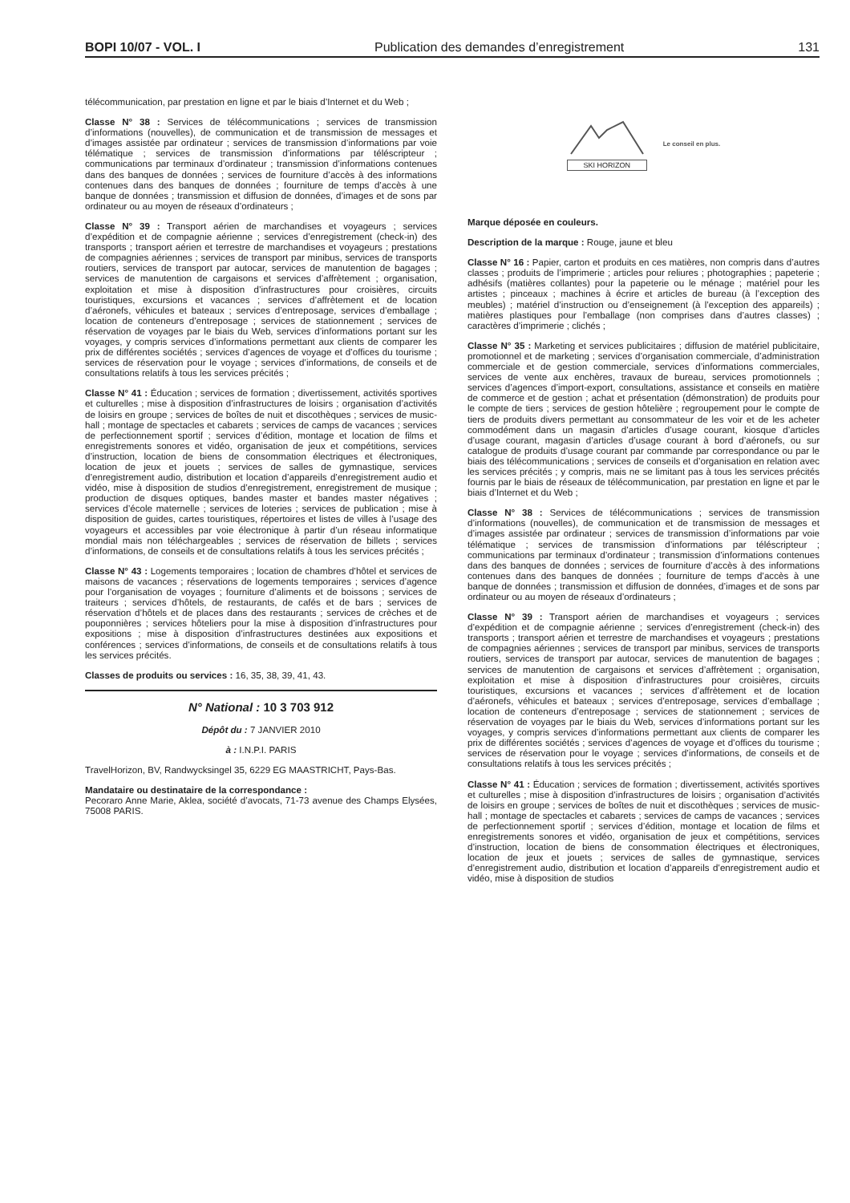BOPI 10/07 - VOL. I Publication des demandes d’enregistrement 131
télécommunication, par prestation en ligne et par le biais d’Internet et du Web ;
Classe N° 38 : Services de télécommunications ; services de transmission d’informations (nouvelles), de communication et de transmission de messages et d’images assistée par ordinateur ; services de transmission d’informations par voie télématique ; services de transmission d’informations par téléscripteur ; communications par terminaux d’ordinateur ; transmission d’informations contenues dans des banques de données ; services de fourniture d’accès à des informations contenues dans des banques de données ; fourniture de temps d’accès à une banque de données ; transmission et diffusion de données, d’images et de sons par ordinateur ou au moyen de réseaux d’ordinateurs ;
Classe N° 39 : Transport aérien de marchandises et voyageurs ; services d’expédition et de compagnie aérienne ; services d’enregistrement (check-in) des transports ; transport aérien et terrestre de marchandises et voyageurs ; prestations de compagnies aériennes ; services de transport par minibus, services de transports routiers, services de transport par autocar, services de manutention de bagages ; services de manutention de cargaisons et services d’affrètement ; organisation, exploitation et mise à disposition d’infrastructures pour croisières, circuits touristiques, excursions et vacances ; services d’affrètement et de location d’aéronefs, véhicules et bateaux ; services d’entreposage, services d’emballage ; location de conteneurs d’entreposage ; services de stationnement ; services de réservation de voyages par le biais du Web, services d’informations portant sur les voyages, y compris services d’informations permettant aux clients de comparer les prix de différentes sociétés ; services d’agences de voyage et d’offices du tourisme ; services de réservation pour le voyage ; services d’informations, de conseils et de consultations relatifs à tous les services précités ;
Classe N° 41 : Éducation ; services de formation ; divertissement, activités sportives et culturelles ; mise à disposition d’infrastructures de loisirs ; organisation d’activités de loisirs en groupe ; services de boîtes de nuit et discothèques ; services de music-hall ; montage de spectacles et cabarets ; services de camps de vacances ; services de perfectionnement sportif ; services d’édition, montage et location de films et enregistrements sonores et vidéo, organisation de jeux et compétitions, services d’instruction, location de biens de consommation électriques et électroniques, location de jeux et jouets ; services de salles de gymnastique, services d’enregistrement audio, distribution et location d’appareils d’enregistrement audio et vidéo, mise à disposition de studios d’enregistrement, enregistrement de musique ; production de disques optiques, bandes master et bandes master négatives ; services d’école maternelle ; services de loteries ; services de publication ; mise à disposition de guides, cartes touristiques, répertoires et listes de villes à l’usage des voyageurs et accessibles par voie électronique à partir d’un réseau informatique mondial mais non téléchargeables ; services de réservation de billets ; services d’informations, de conseils et de consultations relatifs à tous les services précités ;
Classe N° 43 : Logements temporaires ; location de chambres d’hôtel et services de maisons de vacances ; réservations de logements temporaires ; services d’agence pour l’organisation de voyages ; fourniture d’aliments et de boissons ; services de traiteurs ; services d’hôtels, de restaurants, de cafés et de bars ; services de réservation d’hôtels et de places dans des restaurants ; services de crèches et de pouponnières ; services hôteliers pour la mise à disposition d’infrastructures pour expositions ; mise à disposition d’infrastructures destinées aux expositions et conférences ; services d’informations, de conseils et de consultations relatifs à tous les services précités.
Classes de produits ou services : 16, 35, 38, 39, 41, 43.
N° National : 10 3 703 912
Dépôt du : 7 JANVIER 2010
à : I.N.P.I. PARIS
TravelHorizon, BV, Randwycksingel 35, 6229 EG MAASTRICHT, Pays-Bas.
Mandataire ou destinataire de la correspondance :
Pecoraro Anne Marie, Aklea, société d’avocats, 71-73 avenue des Champs Elysées, 75008 PARIS.
SKI HORIZON Le conseil en plus.
Marque déposée en couleurs.
Description de la marque : Rouge, jaune et bleu
Classe N° 16 : Papier, carton et produits en ces matières, non compris dans d’autres classes ; produits de l’imprimerie ; articles pour reliures ; photographies ; papeterie ; adhésifs (matières collantes) pour la papeterie ou le ménage ; matériel pour les artistes ; pinceaux ; machines à écrire et articles de bureau (à l’exception des meubles) ; matériel d’instruction ou d’enseignement (à l’exception des appareils) ; matières plastiques pour l’emballage (non comprises dans d’autres classes) ; caractères d’imprimerie ; clichés ;
Classe N° 35 : Marketing et services publicitaires ; diffusion de matériel publicitaire, promotionnel et de marketing ; services d’organisation commerciale, d’administration commerciale et de gestion commerciale, services d’informations commerciales, services de vente aux enchères, travaux de bureau, services promotionnels ; services d’agences d’import-export, consultations, assistance et conseils en matière de commerce et de gestion ; achat et présentation (démonstration) de produits pour le compte de tiers ; services de gestion hôtelière ; regroupement pour le compte de tiers de produits divers permettant au consommateur de les voir et de les acheter commodément dans un magasin d’articles d’usage courant, kiosque d’articles d’usage courant, magasin d’articles d’usage courant à bord d’aéronefs, ou sur catalogue de produits d’usage courant par commande par correspondance ou par le biais des télécommunications ; services de conseils et d’organisation en relation avec les services précités ; y compris, mais ne se limitant pas à tous les services précités fournis par le biais de réseaux de télécommunication, par prestation en ligne et par le biais d’Internet et du Web ;
Classe N° 38 : Services de télécommunications ; services de transmission d’informations (nouvelles), de communication et de transmission de messages et d’images assistée par ordinateur ; services de transmission d’informations par voie télématique ; services de transmission d’informations par téléscripteur ; communications par terminaux d’ordinateur ; transmission d’informations contenues dans des banques de données ; services de fourniture d’accès à des informations contenues dans des banques de données ; fourniture de temps d’accès à une banque de données ; transmission et diffusion de données, d’images et de sons par ordinateur ou au moyen de réseaux d’ordinateurs ;
Classe N° 39 : Transport aérien de marchandises et voyageurs ; services d’expédition et de compagnie aérienne ; services d’enregistrement (check-in) des transports ; transport aérien et terrestre de marchandises et voyageurs ; prestations de compagnies aériennes ; services de transport par minibus, services de transports routiers, services de transport par autocar, services de manutention de bagages ; services de manutention de cargaisons et services d’affrètement ; organisation, exploitation et mise à disposition d’infrastructures pour croisières, circuits touristiques, excursions et vacances ; services d’affrètement et de location d’aéronefs, véhicules et bateaux ; services d’entreposage, services d’emballage ; location de conteneurs d’entreposage ; services de stationnement ; services de réservation de voyages par le biais du Web, services d’informations portant sur les voyages, y compris services d’informations permettant aux clients de comparer les prix de différentes sociétés ; services d’agences de voyage et d’offices du tourisme ; services de réservation pour le voyage ; services d’informations, de conseils et de consultations relatifs à tous les services précités ;
Classe N° 41 : Éducation ; services de formation ; divertissement, activités sportives et culturelles ; mise à disposition d’infrastructures de loisirs ; organisation d’activités de loisirs en groupe ; services de boîtes de nuit et discothèques ; services de music-hall ; montage de spectacles et cabarets ; services de camps de vacances ; services de perfectionnement sportif ; services d’édition, montage et location de films et enregistrements sonores et vidéo, organisation de jeux et compétitions, services d’instruction, location de biens de consommation électriques et électroniques, location de jeux et jouets ; services de salles de gymnastique, services d’enregistrement audio, distribution et location d’appareils d’enregistrement audio et vidéo, mise à disposition de studios